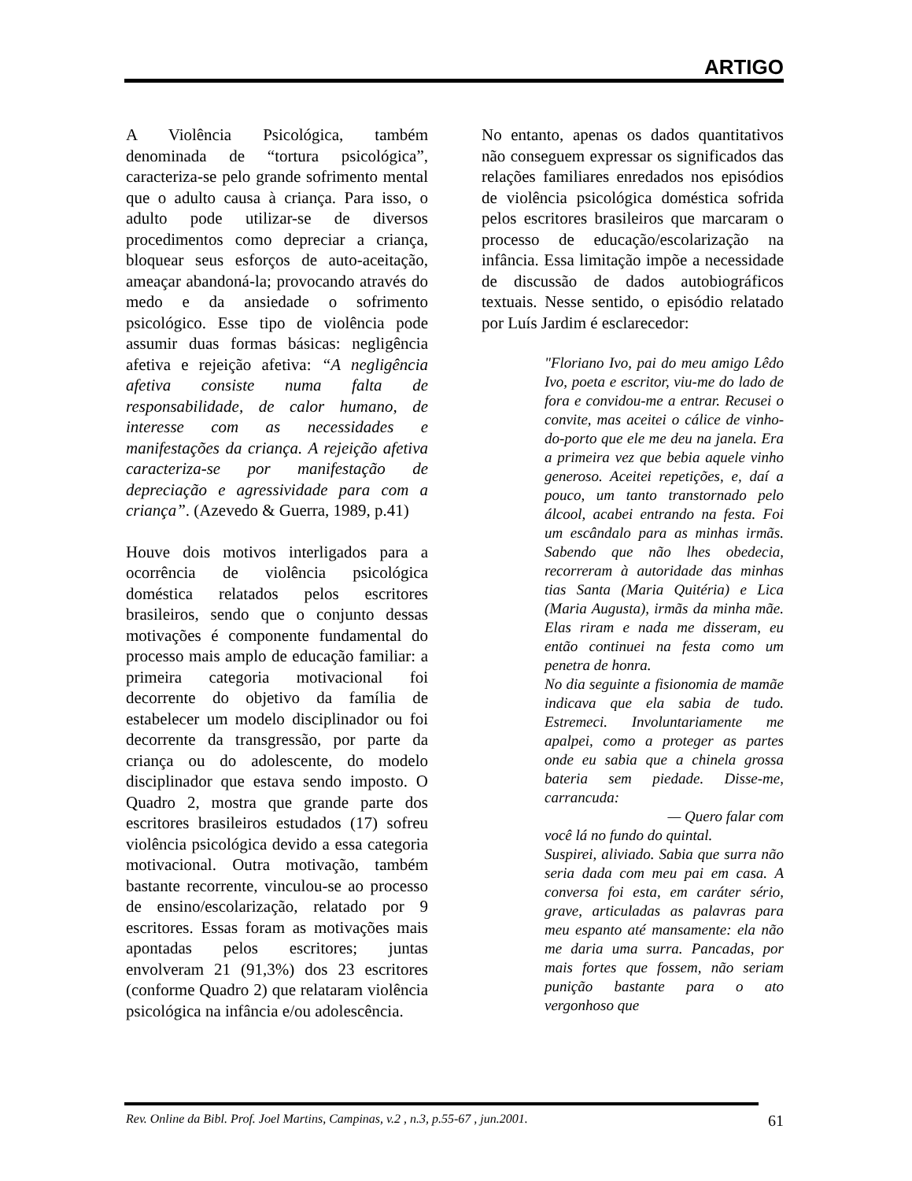ARTIGO
A Violência Psicológica, também denominada de “tortura psicológica”, caracteriza-se pelo grande sofrimento mental que o adulto causa à criança. Para isso, o adulto pode utilizar-se de diversos procedimentos como depreciar a criança, bloquear seus esforços de auto-aceitação, ameaçar abandoná-la; provocando através do medo e da ansiedade o sofrimento psicológico. Esse tipo de violência pode assumir duas formas básicas: negligência afetiva e rejeição afetiva: “A negligência afetiva consiste numa falta de responsabilidade, de calor humano, de interesse com as necessidades e manifestações da criança. A rejeição afetiva caracteriza-se por manifestação de depreciação e agressividade para com a criança”. (Azevedo & Guerra, 1989, p.41)
Houve dois motivos interligados para a ocorrência de violência psicológica doméstica relatados pelos escritores brasileiros, sendo que o conjunto dessas motivações é componente fundamental do processo mais amplo de educação familiar: a primeira categoria motivacional foi decorrente do objetivo da família de estabelecer um modelo disciplinador ou foi decorrente da transgressão, por parte da criança ou do adolescente, do modelo disciplinador que estava sendo imposto. O Quadro 2, mostra que grande parte dos escritores brasileiros estudados (17) sofreu violência psicológica devido a essa categoria motivacional. Outra motivação, também bastante recorrente, vinculou-se ao processo de ensino/escolarização, relatado por 9 escritores. Essas foram as motivações mais apontadas pelos escritores; juntas envolveram 21 (91,3%) dos 23 escritores (conforme Quadro 2) que relataram violência psicológica na infância e/ou adolescência.
No entanto, apenas os dados quantitativos não conseguem expressar os significados das relações familiares enredados nos episódios de violência psicológica doméstica sofrida pelos escritores brasileiros que marcaram o processo de educação/escolarização na infância. Essa limitação impõe a necessidade de discussão de dados autobiográficos textuais. Nesse sentido, o episódio relatado por Luís Jardim é esclarecedor:
"Floriano Ivo, pai do meu amigo Lêdo Ivo, poeta e escritor, viu-me do lado de fora e convidou-me a entrar. Recusei o convite, mas aceitei o cálice de vinho-do-porto que ele me deu na janela. Era a primeira vez que bebia aquele vinho generoso. Aceitei repetições, e, daí a pouco, um tanto transtornado pelo álcool, acabei entrando na festa. Foi um escândalo para as minhas irmãs. Sabendo que não lhes obedecia, recorreram à autoridade das minhas tias Santa (Maria Quitéria) e Lica (Maria Augusta), irmãs da minha mãe. Elas riram e nada me disseram, eu então continuei na festa como um penetra de honra.
No dia seguinte a fisionomia de mamãe indicava que ela sabia de tudo. Estremeci. Involuntariamente me apalpei, como a proteger as partes onde eu sabia que a chinela grossa bateria sem piedade. Disse-me, carrancuda:
— Quero falar com
você lá no fundo do quintal.
Suspirei, aliviado. Sabia que surra não seria dada com meu pai em casa. A conversa foi esta, em caráter sério, grave, articuladas as palavras para meu espanto até mansamente: ela não me daria uma surra. Pancadas, por mais fortes que fossem, não seriam punição bastante para o ato vergonhoso que
Rev. Online da Bibl. Prof. Joel Martins, Campinas, v.2 , n.3, p.55-67 , jun.2001. 61